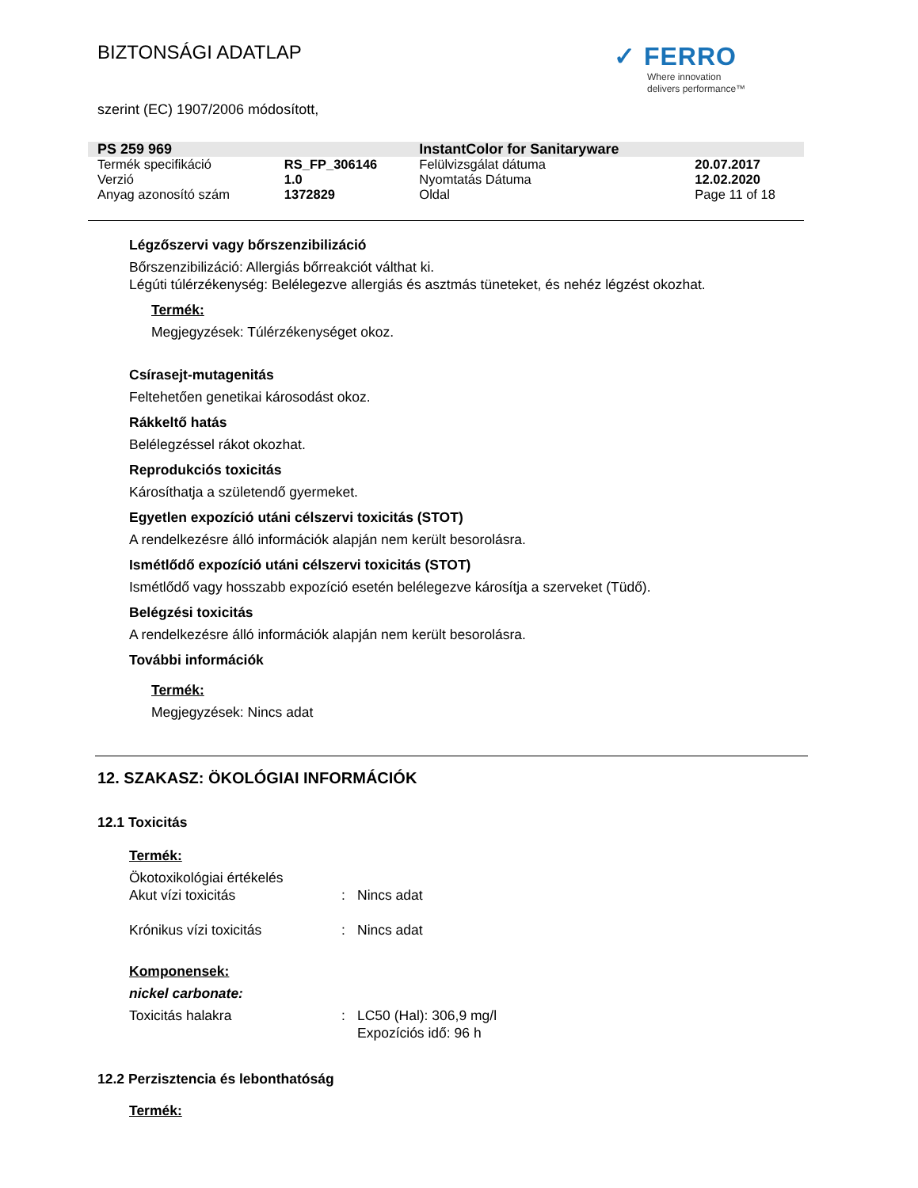BIZTONSÁGI ADATLAP
✓ FERRO
Where innovation
delivers performance™
szerint (EC) 1907/2006 módosított,
| PS 259 969 | | InstantColor for Sanitaryware | |
| Termék specifikáció | RS_FP_306146 | Felülvizsgálat dátuma | 20.07.2017 |
| Verzió | 1.0 | Nyomtatás Dátuma | 12.02.2020 |
| Anyag azonosító szám | 1372829 | Oldal | Page 11 of 18 |
Légzőszervi vagy bőrszenzibilizáció
Bőrszenzibilizáció: Allergiás bőrreakciót válthat ki.
Légúti túlérzékenység: Belélegezve allergiás és asztmás tüneteket, és nehéz légzést okozhat.
Termék:
Megjegyzések: Túlérzékenységet okoz.
Csírasejt-mutagenitás
Feltehetően genetikai károsodást okoz.
Rákkeltő hatás
Belélegzéssel rákot okozhat.
Reprodukciós toxicitás
Károsíthatja a születendő gyermeket.
Egyetlen expozíció utáni célszervi toxicitás (STOT)
A rendelkezésre álló információk alapján nem került besorolásra.
Ismétlődő expozíció utáni célszervi toxicitás (STOT)
Ismétlődő vagy hosszabb expozíció esetén belélegezve károsítja a szerveket (Tüdő).
Belégzési toxicitás
A rendelkezésre álló információk alapján nem került besorolásra.
További információk
Termék:
Megjegyzések: Nincs adat
12. SZAKASZ: ÖKOLÓGIAI INFORMÁCIÓK
12.1 Toxicitás
Termék:
Ökotoxikológiai értékelés
Akut vízi toxicitás: Nincs adat
Krónikus vízi toxicitás: Nincs adat
Komponensek:
nickel carbonate:
Toxicitás halakra: LC50 (Hal): 306,9 mg/l
Expozíciós idő: 96 h
12.2 Perzisztencia és lebonthatóság
Termék: